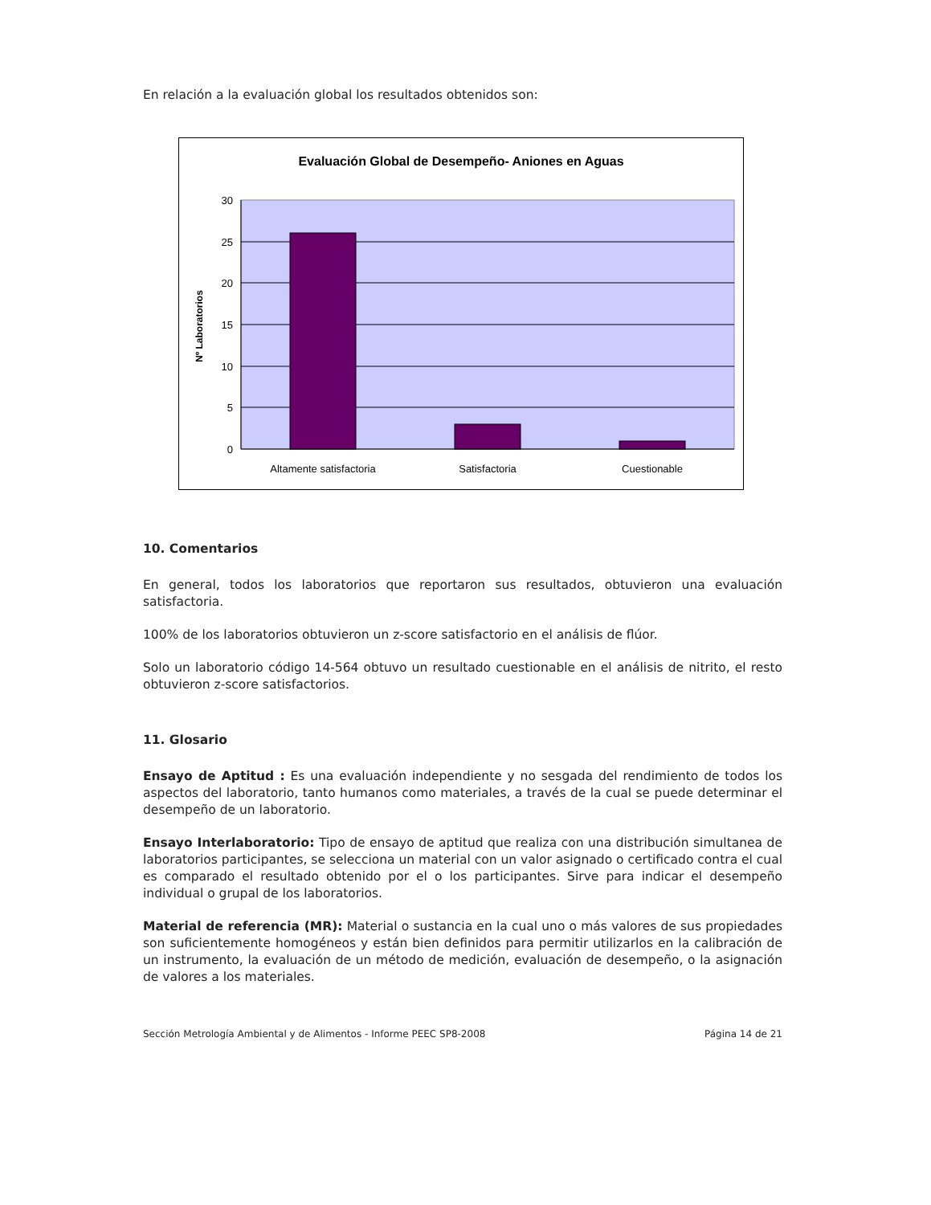En relación a la evaluación global los resultados obtenidos son:
Evaluación Global de Desempeño- Aniones en Aguas
30
25
20
15
10
5
0
Nº Laboratorios
Altamente satisfactoria
Satisfactoria
Cuestionable
10. Comentarios
En general, todos los laboratorios que reportaron sus resultados, obtuvieron una evaluación satisfactoria.
100% de los laboratorios obtuvieron un z-score satisfactorio en el análisis de flúor.
Solo un laboratorio código 14-564 obtuvo un resultado cuestionable en el análisis de nitrito, el resto obtuvieron z-score satisfactorios.
11. Glosario
Ensayo de Aptitud : Es una evaluación independiente y no sesgada del rendimiento de todos los aspectos del laboratorio, tanto humanos como materiales, a través de la cual se puede determinar el desempeño de un laboratorio.
Ensayo Interlaboratorio: Tipo de ensayo de aptitud que realiza con una distribución simultanea de laboratorios participantes, se selecciona un material con un valor asignado o certificado contra el cual es comparado el resultado obtenido por el o los participantes. Sirve para indicar el desempeño individual o grupal de los laboratorios.
Material de referencia (MR): Material o sustancia en la cual uno o más valores de sus propiedades son suficientemente homogéneos y están bien definidos para permitir utilizarlos en la calibración de un instrumento, la evaluación de un método de medición, evaluación de desempeño, o la asignación de valores a los materiales.
Sección Metrología Ambiental y de Alimentos - Informe PEEC SP8-2008 Página 14 de 21